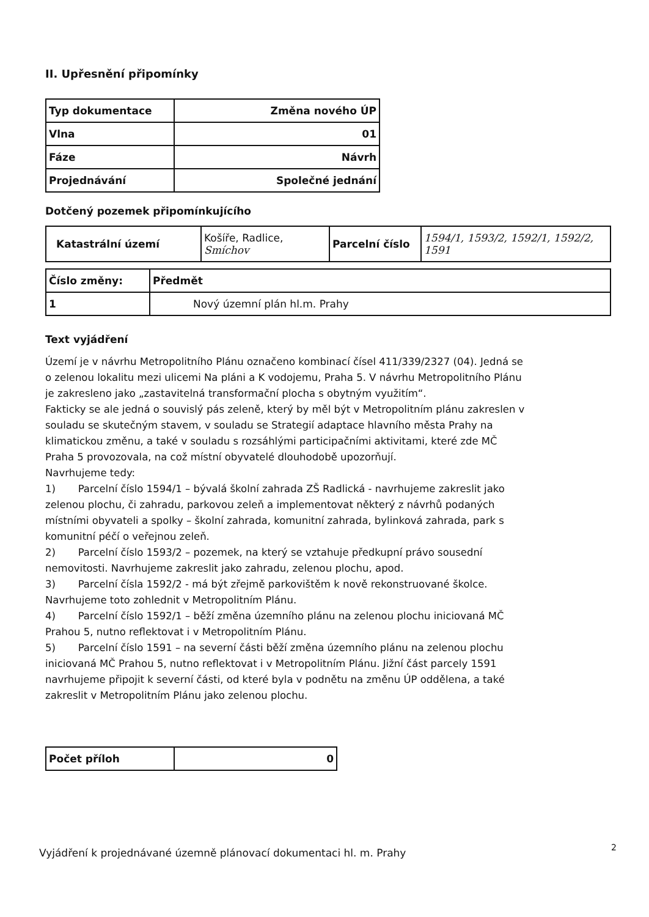II. Upřesnění připomínky
| Typ dokumentace | Změna nového ÚP |
| Vlna | 01 |
| Fáze | Návrh |
| Projednávání | Společné jednání |
Dotčený pozemek připomínkujícího
| Katastrální území | Košíře, Radlice, Smíchov | Parcelní číslo | 1594/1, 1593/2, 1592/1, 1592/2, 1591 |
| Číslo změny: | Předmět |
| 1 | Nový územní plán hl.m. Prahy |
Text vyjádření
Území je v návrhu Metropolitního Plánu označeno kombinací čísel 411/339/2327 (04). Jedná se o zelenou lokalitu mezi ulicemi Na pláni a K vodojemu, Praha 5. V návrhu Metropolitního Plánu je zakresleno jako „zastavitelná transformační plocha s obytným využitím“.
Fakticky se ale jedná o souvislý pás zeleně, který by měl být v Metropolitním plánu zakreslen v souladu se skutečným stavem, v souladu se Strategií adaptace hlavního města Prahy na klimatickou změnu, a také v souladu s rozsáhlými participačními aktivitami, které zde MČ Praha 5 provozovala, na což místní obyvatelé dlouhodobě upozorňují.
Navrhujeme tedy:
1) Parcelní číslo 1594/1 – bývalá školní zahrada ZŠ Radlická - navrhujeme zakreslit jako zelenou plochu, či zahradu, parkovou zeleň a implementovat některý z návrhů podaných místními obyvateli a spolky – školní zahrada, komunitní zahrada, bylinková zahrada, park s komunitní péčí o veřejnou zeleň.
2) Parcelní číslo 1593/2 – pozemek, na který se vztahuje předkupní právo sousední nemovitosti. Navrhujeme zakreslit jako zahradu, zelenou plochu, apod.
3) Parcelní čísla 1592/2 - má být zřejmě parkovištěm k nově rekonstruované školce. Navrhujeme toto zohlednit v Metropolitním Plánu.
4) Parcelní číslo 1592/1 – běží změna územního plánu na zelenou plochu iniciovaná MČ Prahou 5, nutno reflektovat i v Metropolitním Plánu.
5) Parcelní číslo 1591 – na severní části běží změna územního plánu na zelenou plochu iniciovaná MČ Prahou 5, nutno reflektovat i v Metropolitním Plánu. Jižní část parcely 1591 navrhujeme připojit k severní části, od které byla v podnětu na změnu ÚP oddělena, a také zakreslit v Metropolitním Plánu jako zelenou plochu.
| Počet příloh | 0 |
Vyjádření k projednávané územně plánovací dokumentaci hl. m. Prahy
2